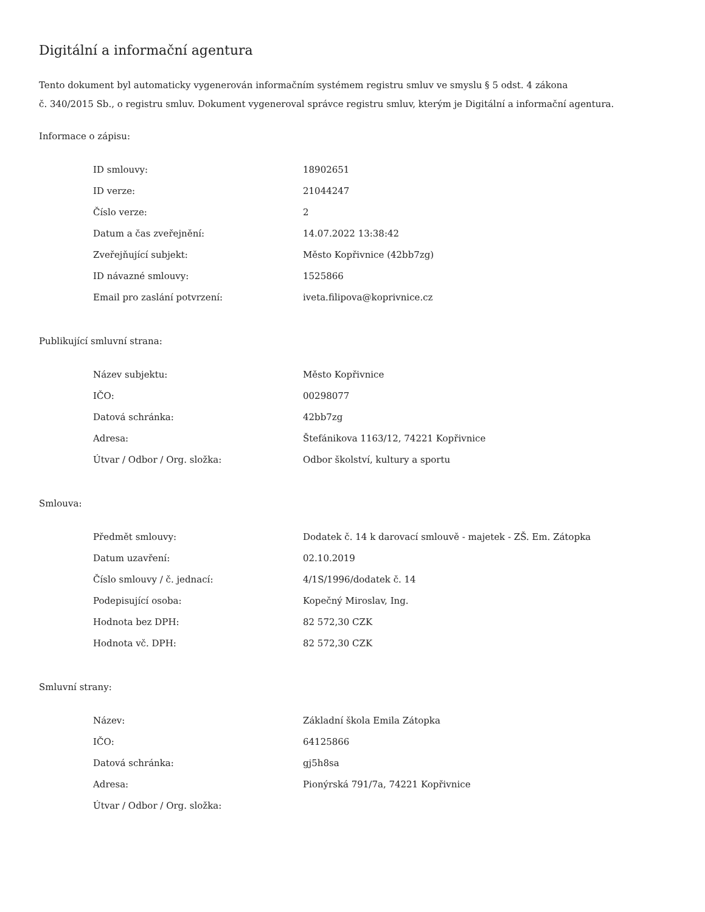Digitální a informační agentura
Tento dokument byl automaticky vygenerován informačním systémem registru smluv ve smyslu § 5 odst. 4 zákona
č. 340/2015 Sb., o registru smluv. Dokument vygeneroval správce registru smluv, kterým je Digitální a informační agentura.
Informace o zápisu:
| ID smlouvy: | 18902651 |
| ID verze: | 21044247 |
| Číslo verze: | 2 |
| Datum a čas zveřejnění: | 14.07.2022 13:38:42 |
| Zveřejňující subjekt: | Město Kopřivnice (42bb7zg) |
| ID návazné smlouvy: | 1525866 |
| Email pro zaslání potvrzení: | iveta.filipova@koprivnice.cz |
Publikující smluvní strana:
| Název subjektu: | Město Kopřivnice |
| IČO: | 00298077 |
| Datová schránka: | 42bb7zg |
| Adresa: | Štefánikova 1163/12, 74221 Kopřivnice |
| Útvar / Odbor / Org. složka: | Odbor školství, kultury a sportu |
Smlouva:
| Předmět smlouvy: | Dodatek č. 14 k darovací smlouvě - majetek - ZŠ. Em. Zátopka |
| Datum uzavření: | 02.10.2019 |
| Číslo smlouvy / č. jednací: | 4/1S/1996/dodatek č. 14 |
| Podepisující osoba: | Kopečný Miroslav, Ing. |
| Hodnota bez DPH: | 82 572,30 CZK |
| Hodnota vč. DPH: | 82 572,30 CZK |
Smluvní strany:
| Název: | Základní škola Emila Zátopka |
| IČO: | 64125866 |
| Datová schránka: | gj5h8sa |
| Adresa: | Pionýrská 791/7a, 74221 Kopřivnice |
| Útvar / Odbor / Org. složka: | |